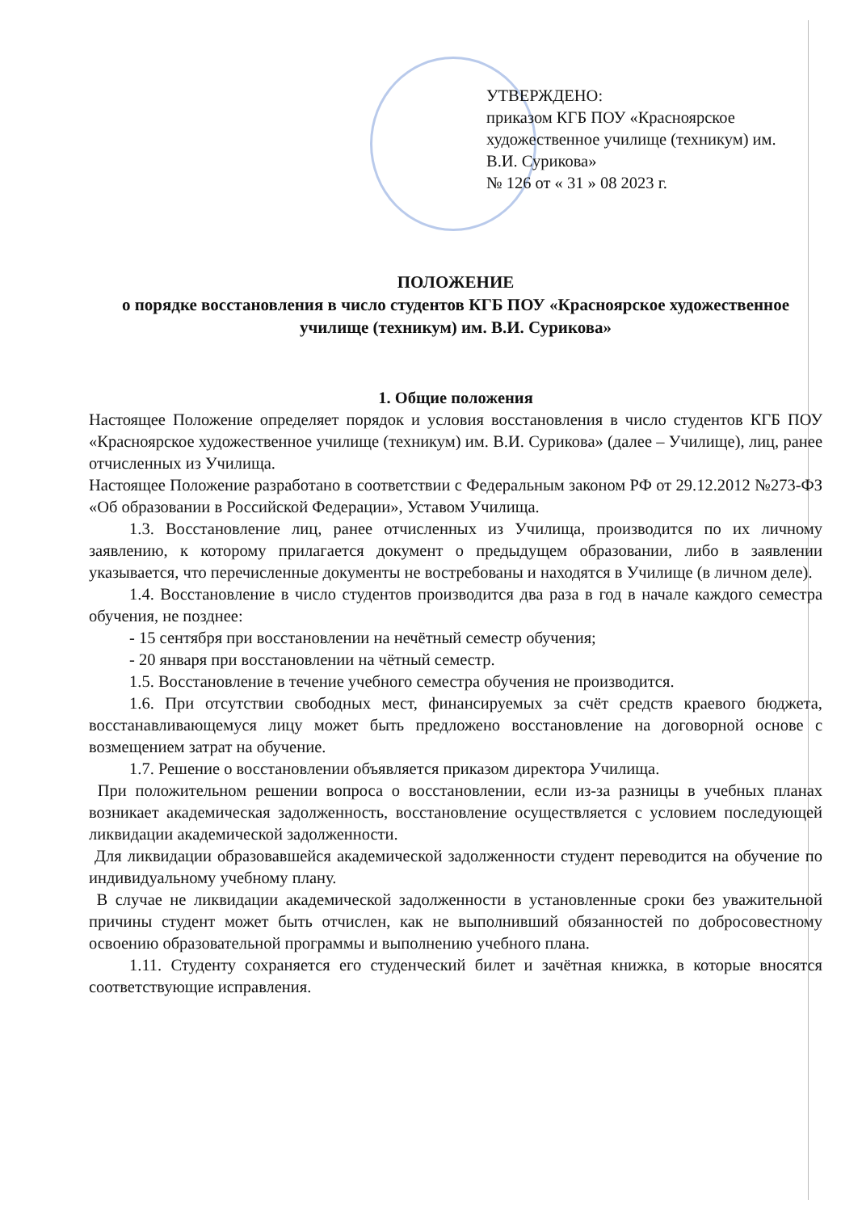УТВЕРЖДЕНО:
приказом КГБ ПОУ «Красноярское художественное училище (техникум) им. В.И. Сурикова»
№ 126 от « 31 » 08 2023 г.
ПОЛОЖЕНИЕ
о порядке восстановления в число студентов КГБ ПОУ «Красноярское художественное училище (техникум) им. В.И. Сурикова»
1. Общие положения
Настоящее Положение определяет порядок и условия восстановления в число студентов КГБ ПОУ «Красноярское художественное училище (техникум) им. В.И. Сурикова» (далее – Училище), лиц, ранее отчисленных из Училища.
Настоящее Положение разработано в соответствии с Федеральным законом РФ от 29.12.2012 №273-ФЗ «Об образовании в Российской Федерации», Уставом Училища.
1.3. Восстановление лиц, ранее отчисленных из Училища, производится по их личному заявлению, к которому прилагается документ о предыдущем образовании, либо в заявлении указывается, что перечисленные документы не востребованы и находятся в Училище (в личном деле).
1.4. Восстановление в число студентов производится два раза в год в начале каждого семестра обучения, не позднее:
- 15 сентября при восстановлении на нечётный семестр обучения;
- 20 января при восстановлении на чётный семестр.
1.5. Восстановление в течение учебного семестра обучения не производится.
1.6. При отсутствии свободных мест, финансируемых за счёт средств краевого бюджета, восстанавливающемуся лицу может быть предложено восстановление на договорной основе с возмещением затрат на обучение.
1.7. Решение о восстановлении объявляется приказом директора Училища.
При положительном решении вопроса о восстановлении, если из-за разницы в учебных планах возникает академическая задолженность, восстановление осуществляется с условием последующей ликвидации академической задолженности.
Для ликвидации образовавшейся академической задолженности студент переводится на обучение по индивидуальному учебному плану.
В случае не ликвидации академической задолженности в установленные сроки без уважительной причины студент может быть отчислен, как не выполнивший обязанностей по добросовестному освоению образовательной программы и выполнению учебного плана.
1.11. Студенту сохраняется его студенческий билет и зачётная книжка, в которые вносятся соответствующие исправления.